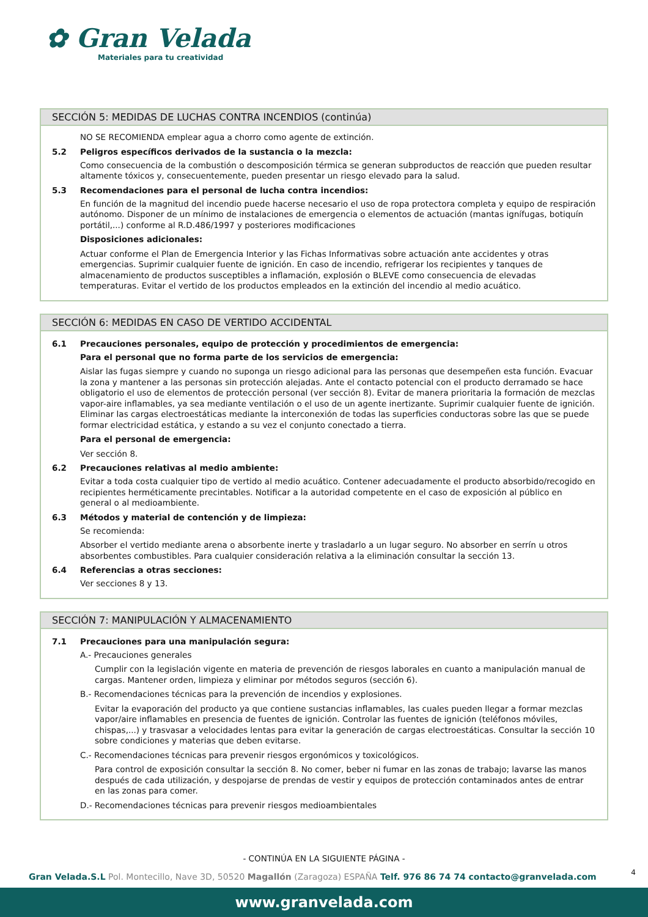✿ Gran Velada
Materiales para tu creatividad
SECCIÓN 5: MEDIDAS DE LUCHAS CONTRA INCENDIOS (continúa)
NO SE RECOMIENDA emplear agua a chorro como agente de extinción.
5.2 Peligros específicos derivados de la sustancia o la mezcla:
Como consecuencia de la combustión o descomposición térmica se generan subproductos de reacción que pueden resultar altamente tóxicos y, consecuentemente, pueden presentar un riesgo elevado para la salud.
5.3 Recomendaciones para el personal de lucha contra incendios:
En función de la magnitud del incendio puede hacerse necesario el uso de ropa protectora completa y equipo de respiración autónomo. Disponer de un mínimo de instalaciones de emergencia o elementos de actuación (mantas ignífugas, botiquín portátil,...) conforme al R.D.486/1997 y posteriores modificaciones
Disposiciones adicionales:
Actuar conforme el Plan de Emergencia Interior y las Fichas Informativas sobre actuación ante accidentes y otras emergencias. Suprimir cualquier fuente de ignición. En caso de incendio, refrigerar los recipientes y tanques de almacenamiento de productos susceptibles a inflamación, explosión o BLEVE como consecuencia de elevadas temperaturas. Evitar el vertido de los productos empleados en la extinción del incendio al medio acuático.
SECCIÓN 6: MEDIDAS EN CASO DE VERTIDO ACCIDENTAL
6.1 Precauciones personales, equipo de protección y procedimientos de emergencia:
Para el personal que no forma parte de los servicios de emergencia:
Aislar las fugas siempre y cuando no suponga un riesgo adicional para las personas que desempeñen esta función. Evacuar la zona y mantener a las personas sin protección alejadas. Ante el contacto potencial con el producto derramado se hace obligatorio el uso de elementos de protección personal (ver sección 8). Evitar de manera prioritaria la formación de mezclas vapor-aire inflamables, ya sea mediante ventilación o el uso de un agente inertizante. Suprimir cualquier fuente de ignición. Eliminar las cargas electroestáticas mediante la interconexión de todas las superficies conductoras sobre las que se puede formar electricidad estática, y estando a su vez el conjunto conectado a tierra.
Para el personal de emergencia:
Ver sección 8.
6.2 Precauciones relativas al medio ambiente:
Evitar a toda costa cualquier tipo de vertido al medio acuático. Contener adecuadamente el producto absorbido/recogido en recipientes herméticamente precintables. Notificar a la autoridad competente en el caso de exposición al público en general o al medioambiente.
6.3 Métodos y material de contención y de limpieza:
Se recomienda:
Absorber el vertido mediante arena o absorbente inerte y trasladarlo a un lugar seguro. No absorber en serrín u otros absorbentes combustibles. Para cualquier consideración relativa a la eliminación consultar la sección 13.
6.4 Referencias a otras secciones:
Ver secciones 8 y 13.
SECCIÓN 7: MANIPULACIÓN Y ALMACENAMIENTO
7.1 Precauciones para una manipulación segura:
A.- Precauciones generales
Cumplir con la legislación vigente en materia de prevención de riesgos laborales en cuanto a manipulación manual de cargas. Mantener orden, limpieza y eliminar por métodos seguros (sección 6).
B.- Recomendaciones técnicas para la prevención de incendios y explosiones.
Evitar la evaporación del producto ya que contiene sustancias inflamables, las cuales pueden llegar a formar mezclas vapor/aire inflamables en presencia de fuentes de ignición. Controlar las fuentes de ignición (teléfonos móviles, chispas,...) y trasvasar a velocidades lentas para evitar la generación de cargas electroestáticas. Consultar la sección 10 sobre condiciones y materias que deben evitarse.
C.- Recomendaciones técnicas para prevenir riesgos ergonómicos y toxicológicos.
Para control de exposición consultar la sección 8. No comer, beber ni fumar en las zonas de trabajo; lavarse las manos después de cada utilización, y despojarse de prendas de vestir y equipos de protección contaminados antes de entrar en las zonas para comer.
D.- Recomendaciones técnicas para prevenir riesgos medioambientales
- CONTINÚA EN LA SIGUIENTE PÁGINA -
4
Gran Velada.S.L Pol. Montecillo, Nave 3D, 50520 Magallón (Zaragoza) ESPAÑA Telf. 976 86 74 74 contacto@granvelada.com
www.granvelada.com